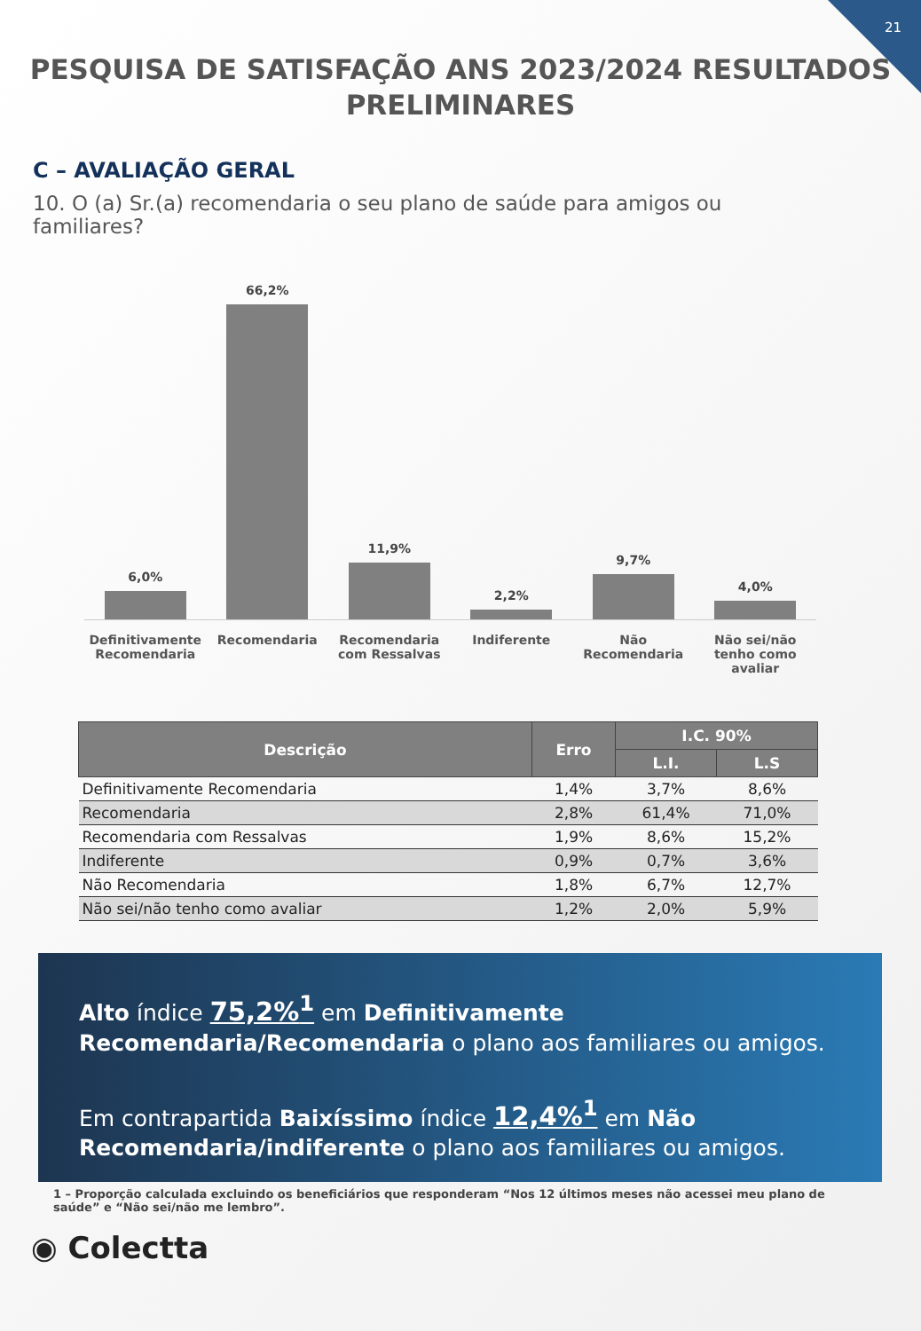21
PESQUISA DE SATISFAÇÃO ANS 2023/2024 RESULTADOS
PRELIMINARES
C – AVALIAÇÃO GERAL
10. O (a) Sr.(a) recomendaria o seu plano de saúde para amigos ou familiares?
6,0%
66,2%
11,9%
2,2%
9,7%
4,0%
Definitivamente Recomendaria Recomendaria Recomendaria com Ressalvas Indiferente Não Recomendaria Não sei/não tenho como avaliar
| Descrição | Erro | I.C. 90% | |
| --- | --- | --- | --- |
| | | L.I. | L.S |
| Definitivamente Recomendaria | 1,4% | 3,7% | 8,6% |
| Recomendaria | 2,8% | 61,4% | 71,0% |
| Recomendaria com Ressalvas | 1,9% | 8,6% | 15,2% |
| Indiferente | 0,9% | 0,7% | 3,6% |
| Não Recomendaria | 1,8% | 6,7% | 12,7% |
| Não sei/não tenho como avaliar | 1,2% | 2,0% | 5,9% |
Alto índice 75,2%<sup>1</sup> em Definitivamente Recomendaria/Recomendaria o plano aos familiares ou amigos.
Em contrapartida Baixíssimo índice 12,4%<sup>1</sup> em Não Recomendaria/indiferente o plano aos familiares ou amigos.
1 – Proporção calculada excluindo os beneficiários que responderam “Nos 12 últimos meses não acessei meu plano de saúde” e “Não sei/não me lembro”.
◉ Colectta